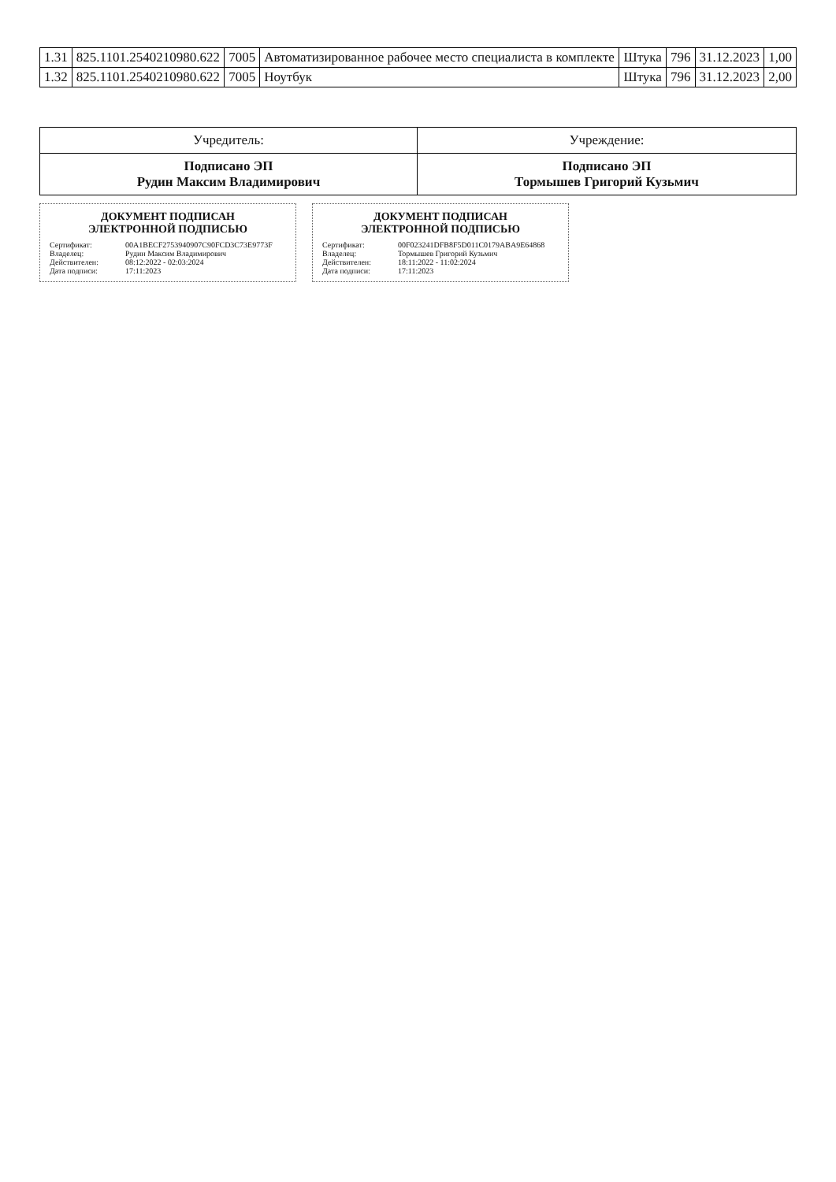| 1.31 | 825.1101.2540210980.622 | 7005 | Автоматизированное рабочее место специалиста в комплекте | Штука | 796 | 31.12.2023 | 1,00 |
| 1.32 | 825.1101.2540210980.622 | 7005 | Ноутбук | Штука | 796 | 31.12.2023 | 2,00 |
| Учредитель: | Учреждение: |
| --- | --- |
| Подписано ЭП Рудин Максим Владимирович | Подписано ЭП Тормышев Григорий Кузьмич |
ДОКУМЕНТ ПОДПИСАН
ЭЛЕКТРОННОЙ ПОДПИСЬЮ
Сертификат: 00A1BECF2753940907C90FCD3C73E9773F
Владелец: Рудин Максим Владимирович
Действителен: 08:12:2022 - 02:03:2024
Дата подписи: 17:11:2023
ДОКУМЕНТ ПОДПИСАН
ЭЛЕКТРОННОЙ ПОДПИСЬЮ
Сертификат: 00F023241DFB8F5D011C0179ABA9E64868
Владелец: Тормышев Григорий Кузьмич
Действителен: 18:11:2022 - 11:02:2024
Дата подписи: 17:11:2023